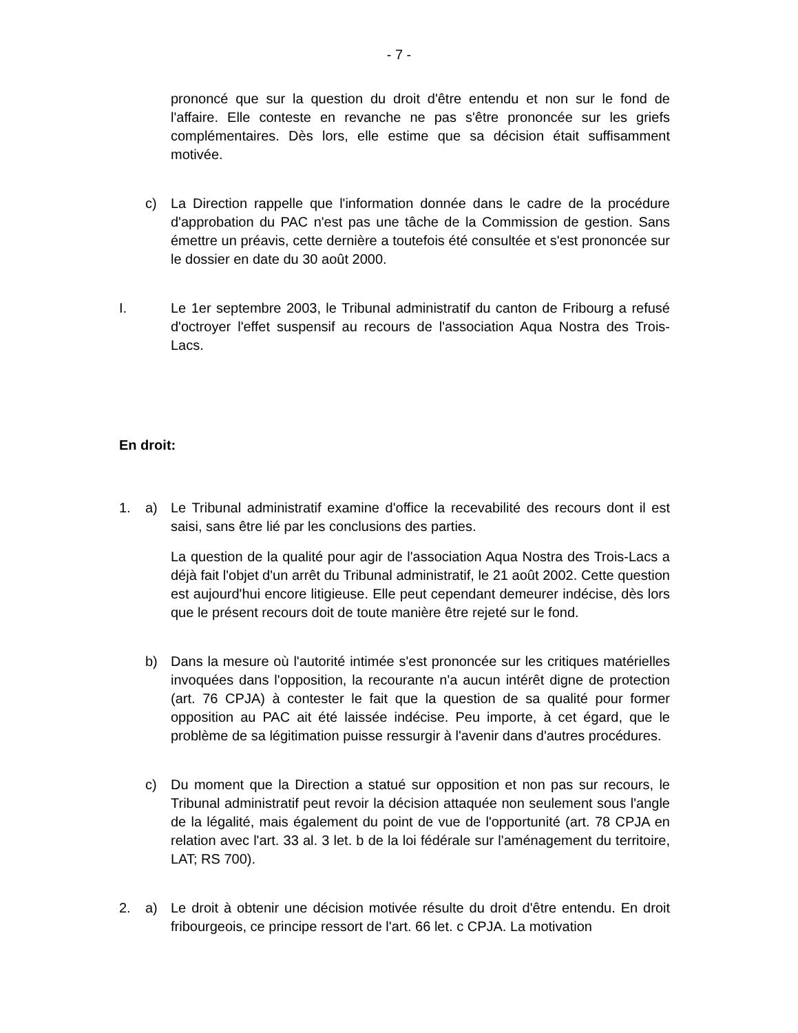- 7 -
prononcé que sur la question du droit d'être entendu et non sur le fond de l'affaire. Elle conteste en revanche ne pas s'être prononcée sur les griefs complémentaires. Dès lors, elle estime que sa décision était suffisamment motivée.
c) La Direction rappelle que l'information donnée dans le cadre de la procédure d'approbation du PAC n'est pas une tâche de la Commission de gestion. Sans émettre un préavis, cette dernière a toutefois été consultée et s'est prononcée sur le dossier en date du 30 août 2000.
I. Le 1er septembre 2003, le Tribunal administratif du canton de Fribourg a refusé d'octroyer l'effet suspensif au recours de l'association Aqua Nostra des Trois-Lacs.
En droit:
1. a) Le Tribunal administratif examine d'office la recevabilité des recours dont il est saisi, sans être lié par les conclusions des parties.
La question de la qualité pour agir de l'association Aqua Nostra des Trois-Lacs a déjà fait l'objet d'un arrêt du Tribunal administratif, le 21 août 2002. Cette question est aujourd'hui encore litigieuse. Elle peut cependant demeurer indécise, dès lors que le présent recours doit de toute manière être rejeté sur le fond.
b) Dans la mesure où l'autorité intimée s'est prononcée sur les critiques matérielles invoquées dans l'opposition, la recourante n'a aucun intérêt digne de protection (art. 76 CPJA) à contester le fait que la question de sa qualité pour former opposition au PAC ait été laissée indécise. Peu importe, à cet égard, que le problème de sa légitimation puisse ressurgir à l'avenir dans d'autres procédures.
c) Du moment que la Direction a statué sur opposition et non pas sur recours, le Tribunal administratif peut revoir la décision attaquée non seulement sous l'angle de la légalité, mais également du point de vue de l'opportunité (art. 78 CPJA en relation avec l'art. 33 al. 3 let. b de la loi fédérale sur l'aménagement du territoire, LAT; RS 700).
2. a) Le droit à obtenir une décision motivée résulte du droit d'être entendu. En droit fribourgeois, ce principe ressort de l'art. 66 let. c CPJA. La motivation